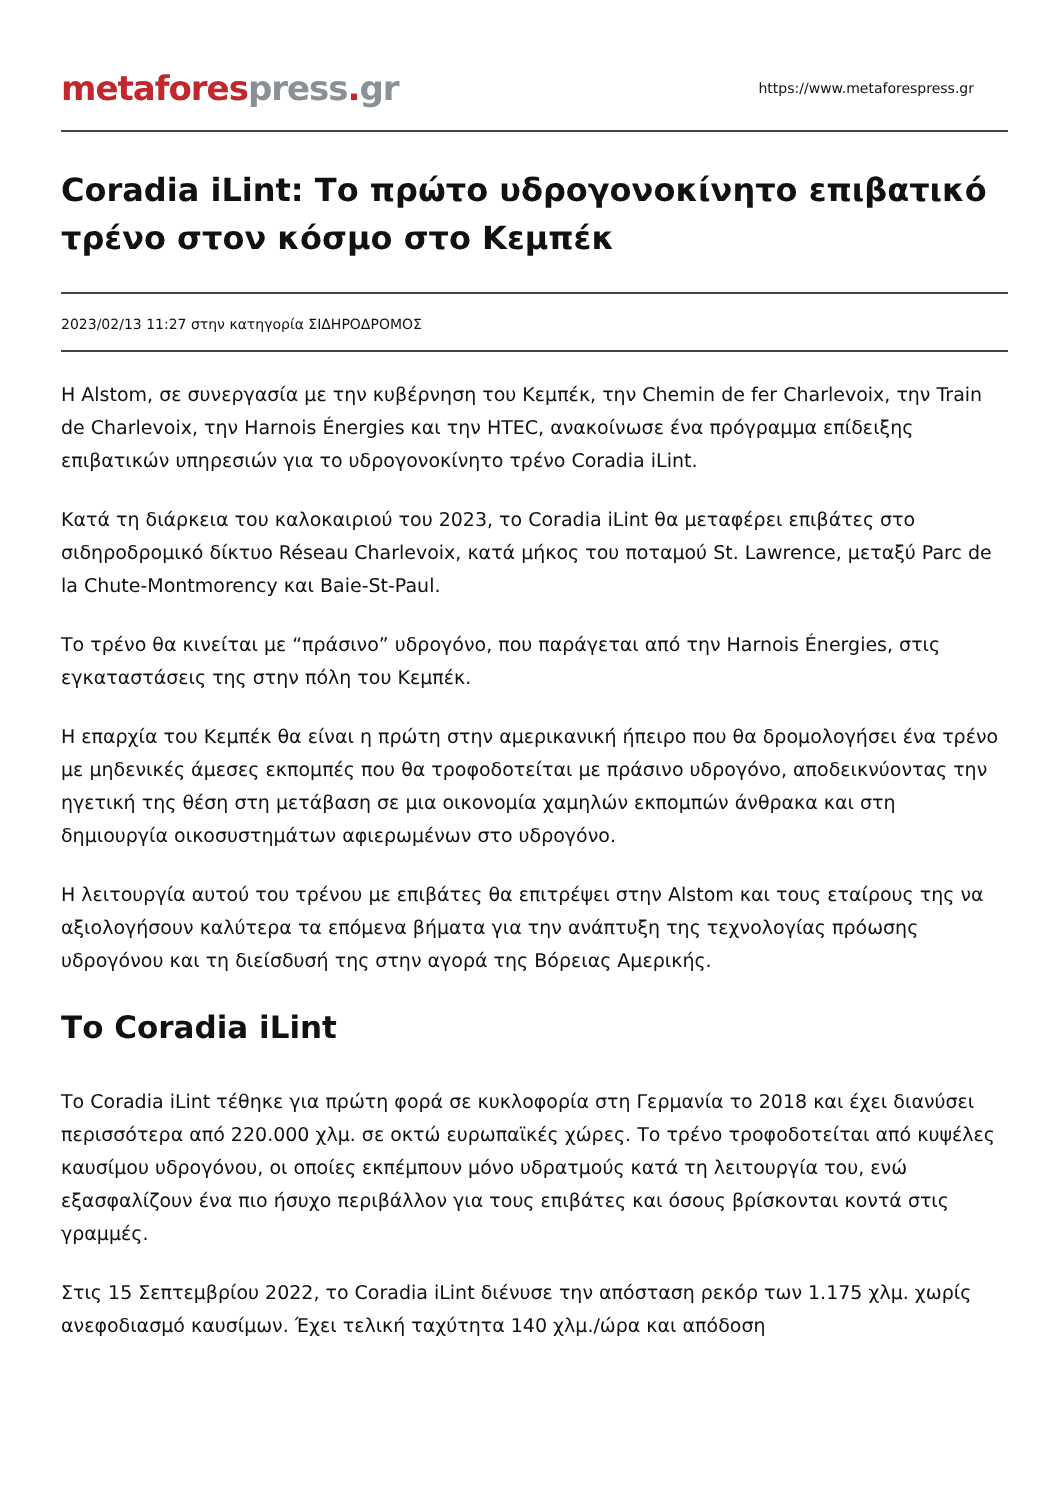metafores press. gr
https://www.metaforespress.gr
Coradia iLint: Το πρώτο υδρογονοκίνητο επιβατικό τρένο στον κόσμο στο Κεμπέκ
2023/02/13 11:27 στην κατηγορία ΣΙΔΗΡΟΔΡΟΜΟΣ
Η Alstom, σε συνεργασία με την κυβέρνηση του Κεμπέκ, την Chemin de fer Charlevoix, την Train de Charlevoix, την Harnois Énergies και την HTEC, ανακοίνωσε ένα πρόγραμμα επίδειξης επιβατικών υπηρεσιών για το υδρογονοκίνητο τρένο Coradia iLint.
Κατά τη διάρκεια του καλοκαιριού του 2023, το Coradia iLint θα μεταφέρει επιβάτες στο σιδηροδρομικό δίκτυο Réseau Charlevoix, κατά μήκος του ποταμού St. Lawrence, μεταξύ Parc de la Chute-Montmorency και Baie-St-Paul.
Το τρένο θα κινείται με “πράσινο” υδρογόνο, που παράγεται από την Harnois Énergies, στις εγκαταστάσεις της στην πόλη του Κεμπέκ.
Η επαρχία του Κεμπέκ θα είναι η πρώτη στην αμερικανική ήπειρο που θα δρομολογήσει ένα τρένο με μηδενικές άμεσες εκπομπές που θα τροφοδοτείται με πράσινο υδρογόνο, αποδεικνύοντας την ηγετική της θέση στη μετάβαση σε μια οικονομία χαμηλών εκπομπών άνθρακα και στη δημιουργία οικοσυστημάτων αφιερωμένων στο υδρογόνο.
Η λειτουργία αυτού του τρένου με επιβάτες θα επιτρέψει στην Alstom και τους εταίρους της να αξιολογήσουν καλύτερα τα επόμενα βήματα για την ανάπτυξη της τεχνολογίας πρόωσης υδρογόνου και τη διείσδυσή της στην αγορά της Βόρειας Αμερικής.
Το Coradia iLint
Το Coradia iLint τέθηκε για πρώτη φορά σε κυκλοφορία στη Γερμανία το 2018 και έχει διανύσει περισσότερα από 220.000 χλμ. σε οκτώ ευρωπαϊκές χώρες. Το τρένο τροφοδοτείται από κυψέλες καυσίμου υδρογόνου, οι οποίες εκπέμπουν μόνο υδρατμούς κατά τη λειτουργία του, ενώ εξασφαλίζουν ένα πιο ήσυχο περιβάλλον για τους επιβάτες και όσους βρίσκονται κοντά στις γραμμές.
Στις 15 Σεπτεμβρίου 2022, το Coradia iLint διένυσε την απόσταση ρεκόρ των 1.175 χλμ. χωρίς ανεφοδιασμό καυσίμων. Έχει τελική ταχύτητα 140 χλμ./ώρα και απόδοση